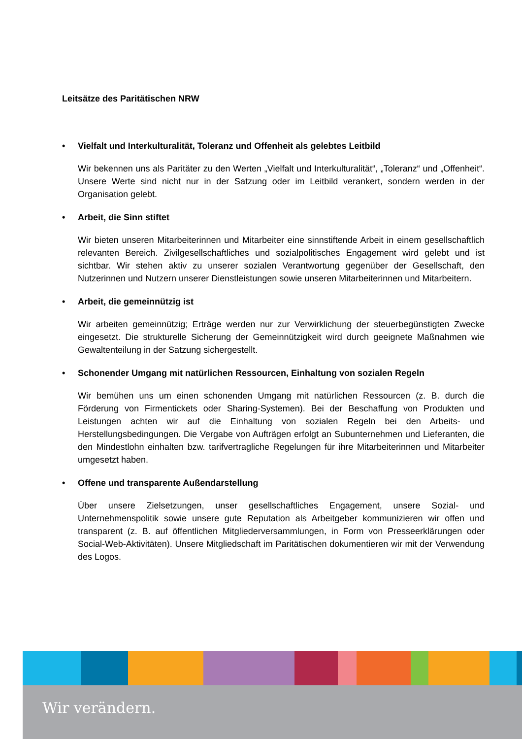Leitsätze des Paritätischen NRW
• Vielfalt und Interkulturalität, Toleranz und Offenheit als gelebtes Leitbild
Wir bekennen uns als Paritäter zu den Werten „Vielfalt und Interkulturalität“, „Toleranz“ und „Offenheit“. Unsere Werte sind nicht nur in der Satzung oder im Leitbild verankert, sondern werden in der Organisation gelebt.
• Arbeit, die Sinn stiftet
Wir bieten unseren Mitarbeiterinnen und Mitarbeiter eine sinnstiftende Arbeit in einem gesellschaftlich relevanten Bereich. Zivilgesellschaftliches und sozialpolitisches Engagement wird gelebt und ist sichtbar. Wir stehen aktiv zu unserer sozialen Verantwortung gegenüber der Gesellschaft, den Nutzerinnen und Nutzern unserer Dienstleistungen sowie unseren Mitarbeiterinnen und Mitarbeitern.
• Arbeit, die gemeinnützig ist
Wir arbeiten gemeinnützig; Erträge werden nur zur Verwirklichung der steuerbegünstigten Zwecke eingesetzt. Die strukturelle Sicherung der Gemeinnützigkeit wird durch geeignete Maßnahmen wie Gewaltenteilung in der Satzung sichergestellt.
• Schonender Umgang mit natürlichen Ressourcen, Einhaltung von sozialen Regeln
Wir bemühen uns um einen schonenden Umgang mit natürlichen Ressourcen (z. B. durch die Förderung von Firmentickets oder Sharing-Systemen). Bei der Beschaffung von Produkten und Leistungen achten wir auf die Einhaltung von sozialen Regeln bei den Arbeits- und Herstellungsbedingungen. Die Vergabe von Aufträgen erfolgt an Subunternehmen und Lieferanten, die den Mindestlohn einhalten bzw. tarifvertragliche Regelungen für ihre Mitarbeiterinnen und Mitarbeiter umgesetzt haben.
• Offene und transparente Außendarstellung
Über unsere Zielsetzungen, unser gesellschaftliches Engagement, unsere Sozial- und Unternehmenspolitik sowie unsere gute Reputation als Arbeitgeber kommunizieren wir offen und transparent (z. B. auf öffentlichen Mitgliederversammlungen, in Form von Presseerklärungen oder Social-Web-Aktivitäten). Unsere Mitgliedschaft im Paritätischen dokumentieren wir mit der Verwendung des Logos.
Wir verändern.